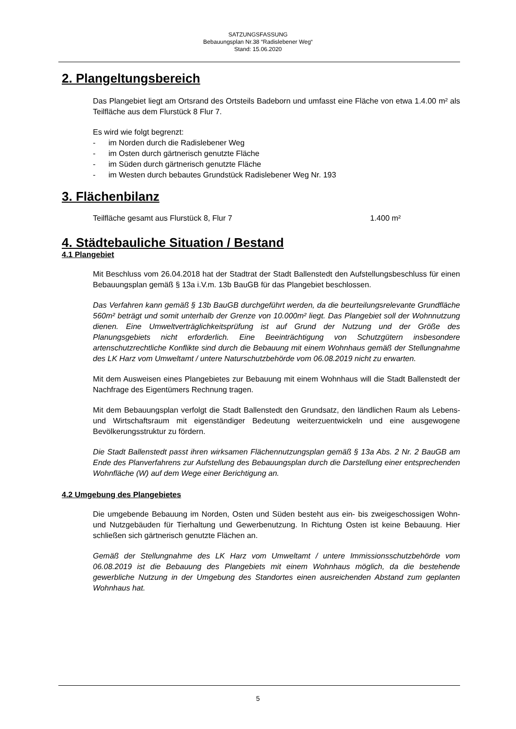SATZUNGSFASSUNG
Bebauungsplan Nr.38 “Radislebener Weg“
Stand: 15.06.2020
2. Plangeltungsbereich
Das Plangebiet liegt am Ortsrand des Ortsteils Badeborn und umfasst eine Fläche von etwa 1.4.00 m² als Teilfläche aus dem Flurstück 8 Flur 7.
Es wird wie folgt begrenzt:
- im Norden durch die Radislebener Weg
- im Osten durch gärtnerisch genutzte Fläche
- im Süden durch gärtnerisch genutzte Fläche
- im Westen durch bebautes Grundstück Radislebener Weg Nr. 193
3. Flächenbilanz
Teilfläche gesamt aus Flurstück 8, Flur 7 1.400 m²
4. Städtebauliche Situation / Bestand
4.1 Plangebiet
Mit Beschluss vom 26.04.2018 hat der Stadtrat der Stadt Ballenstedt den Aufstellungsbeschluss für einen Bebauungsplan gemäß § 13a i.V.m. 13b BauGB für das Plangebiet beschlossen.
Das Verfahren kann gemäß § 13b BauGB durchgeführt werden, da die beurteilungsrelevante Grundfläche 560m² beträgt und somit unterhalb der Grenze von 10.000m² liegt. Das Plangebiet soll der Wohnnutzung dienen. Eine Umweltverträglichkeitsprüfung ist auf Grund der Nutzung und der Größe des Planungsgebiets nicht erforderlich. Eine Beeinträchtigung von Schutzgütern insbesondere artenschutzrechtliche Konflikte sind durch die Bebauung mit einem Wohnhaus gemäß der Stellungnahme des LK Harz vom Umweltamt / untere Naturschutzbehörde vom 06.08.2019 nicht zu erwarten.
Mit dem Ausweisen eines Plangebietes zur Bebauung mit einem Wohnhaus will die Stadt Ballenstedt der Nachfrage des Eigentümers Rechnung tragen.
Mit dem Bebauungsplan verfolgt die Stadt Ballenstedt den Grundsatz, den ländlichen Raum als Lebens- und Wirtschaftsraum mit eigenständiger Bedeutung weiterzuentwickeln und eine ausgewogene Bevölkerungsstruktur zu fördern.
Die Stadt Ballenstedt passt ihren wirksamen Flächennutzungsplan gemäß § 13a Abs. 2 Nr. 2 BauGB am Ende des Planverfahrens zur Aufstellung des Bebauungsplan durch die Darstellung einer entsprechenden Wohnfläche (W) auf dem Wege einer Berichtigung an.
4.2 Umgebung des Plangebietes
Die umgebende Bebauung im Norden, Osten und Süden besteht aus ein- bis zweigeschossigen Wohn- und Nutzgebäuden für Tierhaltung und Gewerbenutzung. In Richtung Osten ist keine Bebauung. Hier schließen sich gärtnerisch genutzte Flächen an.
Gemäß der Stellungnahme des LK Harz vom Umweltamt / untere Immissionsschutzbehörde vom 06.08.2019 ist die Bebauung des Plangebiets mit einem Wohnhaus möglich, da die bestehende gewerbliche Nutzung in der Umgebung des Standortes einen ausreichenden Abstand zum geplanten Wohnhaus hat.
5